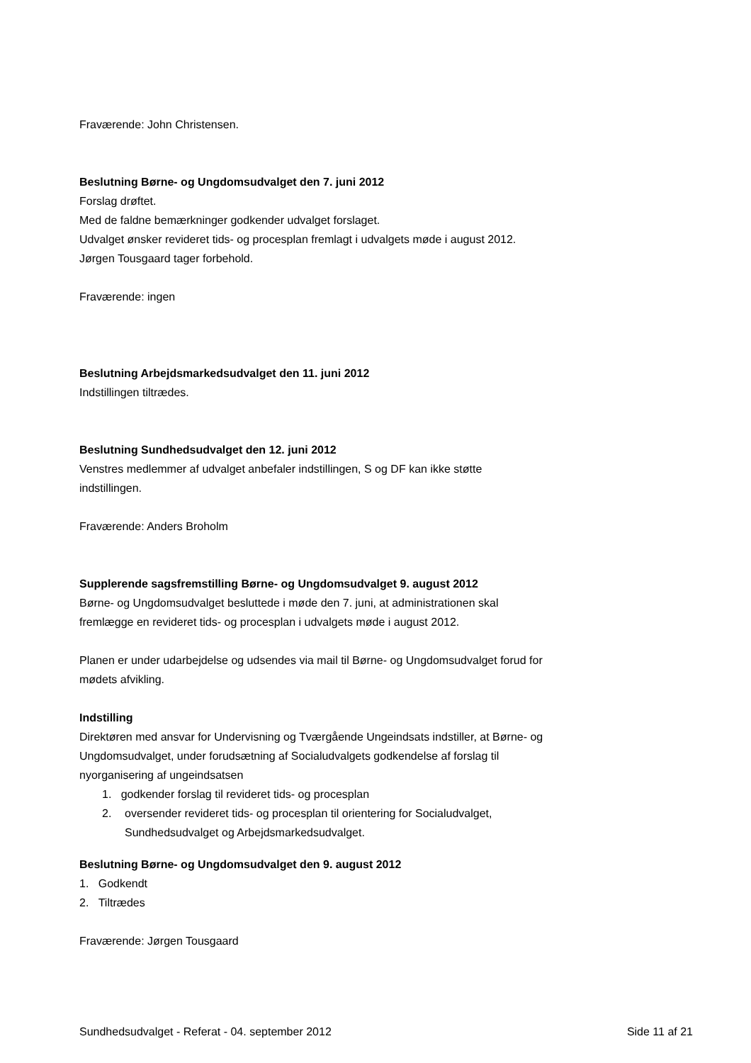Fraværende: John Christensen.
Beslutning Børne- og Ungdomsudvalget den 7. juni 2012
Forslag drøftet.
Med de faldne bemærkninger godkender udvalget forslaget.
Udvalget ønsker revideret tids- og procesplan fremlagt i udvalgets møde i august 2012.
Jørgen Tousgaard tager forbehold.
Fraværende: ingen
Beslutning Arbejdsmarkedsudvalget den 11. juni 2012
Indstillingen tiltrædes.
Beslutning Sundhedsudvalget den 12. juni 2012
Venstres medlemmer af udvalget anbefaler indstillingen, S og DF kan ikke støtte indstillingen.
Fraværende: Anders Broholm
Supplerende sagsfremstilling Børne- og Ungdomsudvalget 9. august 2012
Børne- og Ungdomsudvalget besluttede i møde den 7. juni, at administrationen skal fremlægge en revideret tids- og procesplan i udvalgets møde i august 2012.
Planen er under udarbejdelse og udsendes via mail til Børne- og Ungdomsudvalget forud for mødets afvikling.
Indstilling
Direktøren med ansvar for Undervisning og Tværgående Ungeindsats indstiller, at Børne- og Ungdomsudvalget, under forudsætning af Socialudvalgets godkendelse af forslag til nyorganisering af ungeindsatsen
1. godkender forslag til revideret tids- og procesplan
2. oversender revideret tids- og procesplan til orientering for Socialudvalget, Sundhedsudvalget og Arbejdsmarkedsudvalget.
Beslutning Børne- og Ungdomsudvalget den 9. august 2012
1. Godkendt
2. Tiltrædes
Fraværende: Jørgen Tousgaard
Sundhedsudvalget - Referat - 04. september 2012 Side 11 af 21